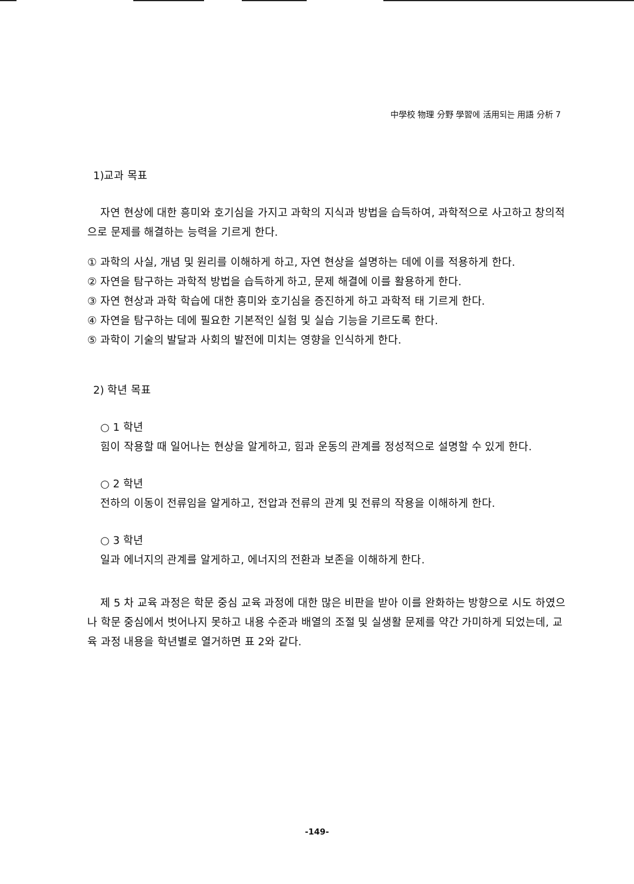中學校 物理 分野 學習에 活用되는 用語 分析 7
1)교과 목표
자연 현상에 대한 흥미와 호기심을 가지고 과학의 지식과 방법을 습득하여, 과학적으로 사고하고 창의적으로 문제를 해결하는 능력을 기르게 한다.
① 과학의 사실, 개념 및 원리를 이해하게 하고, 자연 현상을 설명하는 데에 이를 적용하게 한다.
② 자연을 탐구하는 과학적 방법을 습득하게 하고, 문제 해결에 이를 활용하게 한다.
③ 자연 현상과 과학 학습에 대한 흥미와 호기심을 증진하게 하고 과학적 태 기르게 한다.
④ 자연을 탐구하는 데에 필요한 기본적인 실험 및 실습 기능을 기르도록 한다.
⑤ 과학이 기술의 발달과 사회의 발전에 미치는 영향을 인식하게 한다.
2) 학년 목표
○ 1 학년
힘이 작용할 때 일어나는 현상을 알게하고, 힘과 운동의 관계를 정성적으로 설명할 수 있게 한다.
○ 2 학년
전하의 이동이 전류임을 알게하고, 전압과 전류의 관계 및 전류의 작용을 이해하게 한다.
○ 3 학년
일과 에너지의 관계를 알게하고, 에너지의 전환과 보존을 이해하게 한다.
제 5 차 교육 과정은 학문 중심 교육 과정에 대한 많은 비판을 받아 이를 완화하는 방향으로 시도 하였으나 학문 중심에서 벗어나지 못하고 내용 수준과 배열의 조절 및 실생활 문제를 약간 가미하게 되었는데, 교육 과정 내용을 학년별로 열거하면 표 2와 같다.
-149-